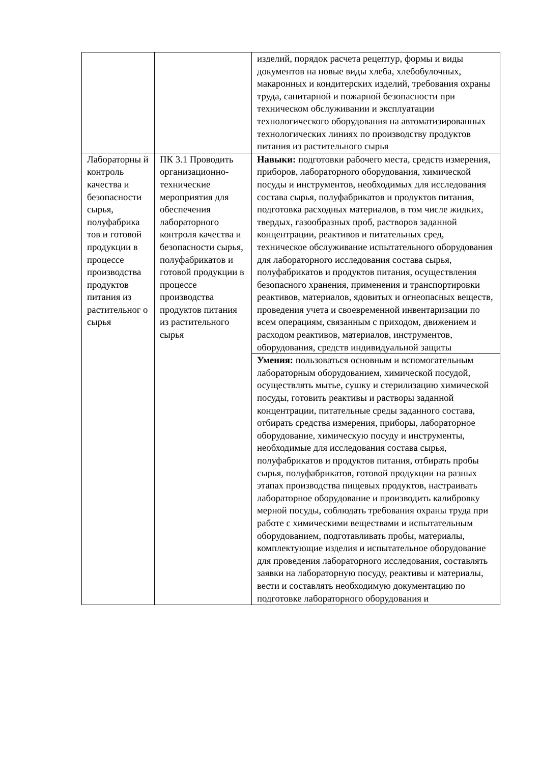| | | изделий, порядок расчета рецептур, формы и виды документов на новые виды хлеба, хлебобулочных, макаронных и кондитерских изделий, требования охраны труда, санитарной и пожарной безопасности при техническом обслуживании и эксплуатации технологического оборудования на автоматизированных технологических линиях по производству продуктов питания из растительного сырья |
| Лабораторны й контроль качества и безопасности сырья, полуфабрика тов и готовой продукции в процессе производства продуктов питания из растительног о сырья | ПК 3.1 Проводить организационно-технические мероприятия для обеспечения лабораторного контроля качества и безопасности сырья, полуфабрикатов и готовой продукции в процессе производства продуктов питания из растительного сырья | Навыки: подготовки рабочего места, средств измерения, приборов, лабораторного оборудования, химической посуды и инструментов, необходимых для исследования состава сырья, полуфабрикатов и продуктов питания, подготовка расходных материалов, в том числе жидких, твердых, газообразных проб, растворов заданной концентрации, реактивов и питательных сред, техническое обслуживание испытательного оборудования для лабораторного исследования состава сырья, полуфабрикатов и продуктов питания, осуществления безопасного хранения, применения и транспортировки реактивов, материалов, ядовитых и огнеопасных веществ, проведения учета и своевременной инвентаризации по всем операциям, связанным с приходом, движением и расходом реактивов, материалов, инструментов, оборудования, средств индивидуальной защиты |
| | | Умения: пользоваться основным и вспомогательным лабораторным оборудованием, химической посудой, осуществлять мытье, сушку и стерилизацию химической посуды, готовить реактивы и растворы заданной концентрации, питательные среды заданного состава, отбирать средства измерения, приборы, лабораторное оборудование, химическую посуду и инструменты, необходимые для исследования состава сырья, полуфабрикатов и продуктов питания, отбирать пробы сырья, полуфабрикатов, готовой продукции на разных этапах производства пищевых продуктов, настраивать лабораторное оборудование и производить калибровку мерной посуды, соблюдать требования охраны труда при работе с химическими веществами и испытательным оборудованием, подготавливать пробы, материалы, комплектующие изделия и испытательное оборудование для проведения лабораторного исследования, составлять заявки на лабораторную посуду, реактивы и материалы, вести и составлять необходимую документацию по подготовке лабораторного оборудования и |